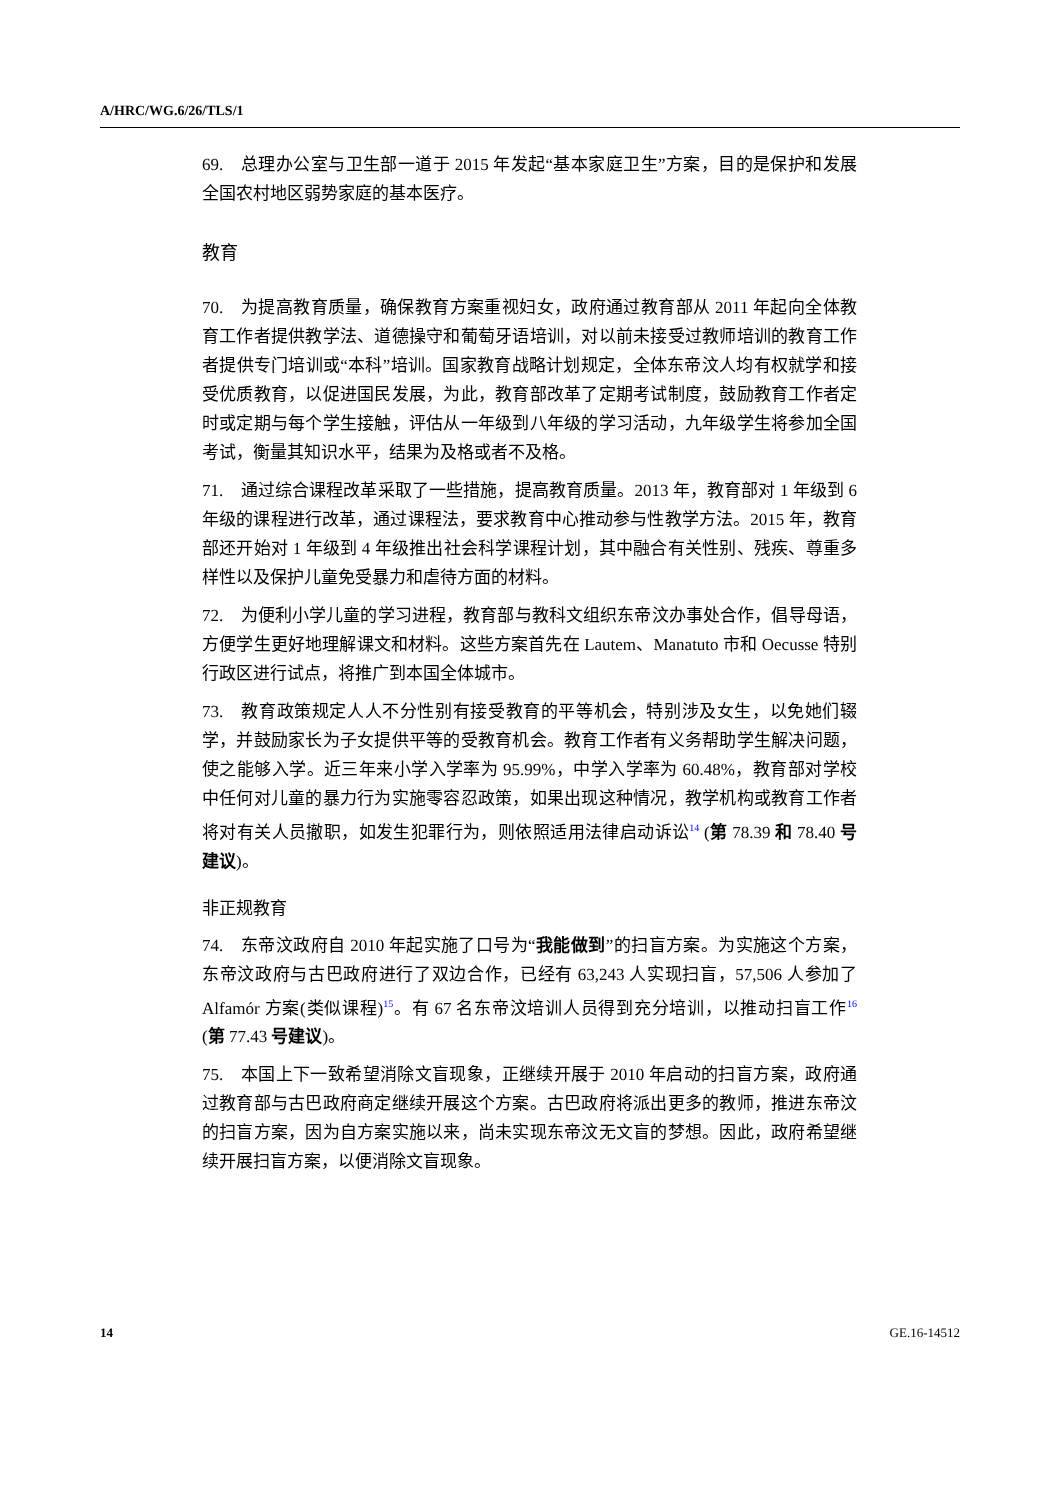A/HRC/WG.6/26/TLS/1
69.　总理办公室与卫生部一道于 2015 年发起“基本家庭卫生”方案，目的是保护和发展全国农村地区弱势家庭的基本医疗。
教育
70.　为提高教育质量，确保教育方案重视妇女，政府通过教育部从 2011 年起向全体教育工作者提供教学法、道德操守和葡萄牙语培训，对以前未接受过教师培训的教育工作者提供专门培训或“本科”培训。国家教育战略计划规定，全体东帝汶人均有权就学和接受优质教育，以促进国民发展，为此，教育部改革了定期考试制度，鼓励教育工作者定时或定期与每个学生接触，评估从一年级到八年级的学习活动，九年级学生将参加全国考试，衡量其知识水平，结果为及格或者不及格。
71.　通过综合课程改革采取了一些措施，提高教育质量。2013 年，教育部对 1 年级到 6 年级的课程进行改革，通过课程法，要求教育中心推动参与性教学方法。2015 年，教育部还开始对 1 年级到 4 年级推出社会科学课程计划，其中融合有关性别、残疾、尊重多样性以及保护儿童免受暴力和虐待方面的材料。
72.　为便利小学儿童的学习进程，教育部与教科文组织东帝汶办事处合作，倡导母语，方便学生更好地理解课文和材料。这些方案首先在 Lautem、Manatuto 市和 Oecusse 特别行政区进行试点，将推广到本国全体城市。
73.　教育政策规定人人不分性别有接受教育的平等机会，特别涉及女生，以免她们辍学，并鼓励家长为子女提供平等的受教育机会。教育工作者有义务帮助学生解决问题，使之能够入学。近三年来小学入学率为 95.99%，中学入学率为 60.48%，教育部对学校中任何对儿童的暴力行为实施零容忍政策，如果出现这种情况，教学机构或教育工作者将对有关人员撤职，如发生犯罪行为，则依照适用法律启动诉讼<sup>14</sup> (第 78.39 和 78.40 号建议)。
非正规教育
74.　东帝汶政府自 2010 年起实施了口号为“我能做到”的扫盲方案。为实施这个方案，东帝汶政府与古巴政府进行了双边合作，已经有 63,243 人实现扫盲，57,506 人参加了 Alfamór 方案(类似课程)<sup>15</sup>。有 67 名东帝汶培训人员得到充分培训，以推动扫盲工作<sup>16</sup> (第 77.43 号建议)。
75.　本国上下一致希望消除文盲现象，正继续开展于 2010 年启动的扫盲方案，政府通过教育部与古巴政府商定继续开展这个方案。古巴政府将派出更多的教师，推进东帝汶的扫盲方案，因为自方案实施以来，尚未实现东帝汶无文盲的梦想。因此，政府希望继续开展扫盲方案，以便消除文盲现象。
14 GE.16-14512